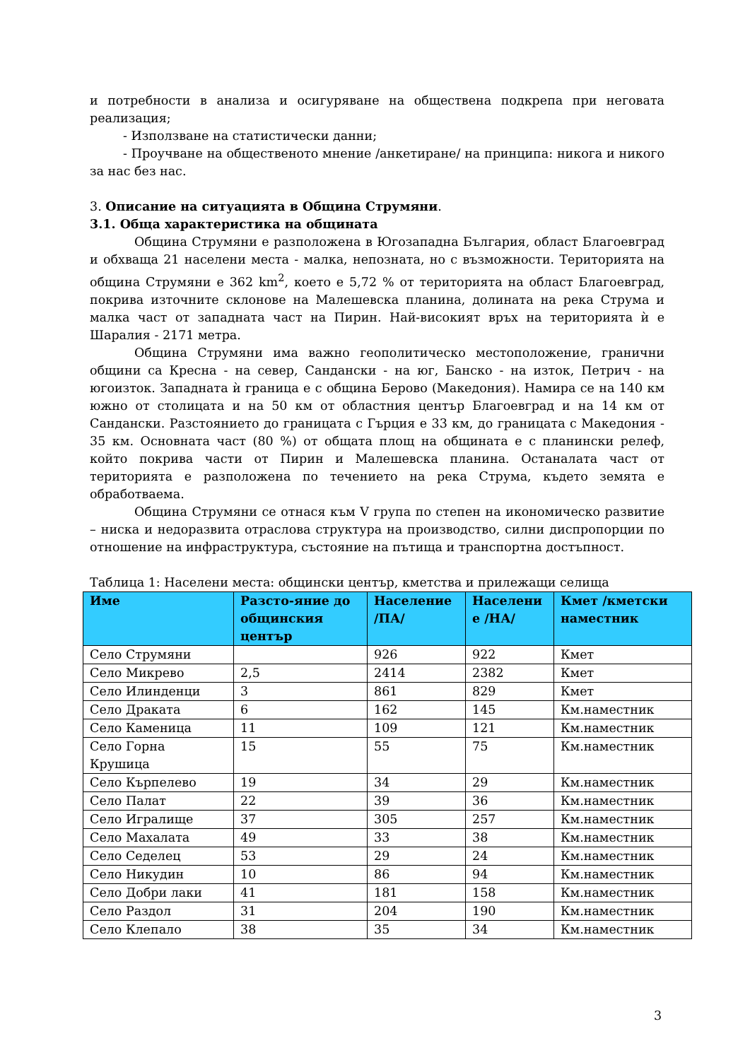и потребности в анализа и осигуряване на обществена подкрепа при неговата реализация;
- Използване на статистически данни;
- Проучване на общественото мнение /анкетиране/ на принципа: никога и никого за нас без нас.
3. Описание на ситуацията в Община Струмяни.
3.1. Обща характеристика на общината
Община Струмяни е разположена в Югозападна България, област Благоевград и обхваща 21 населени места - малка, непозната, но с възможности. Територията на община Струмяни е 362 km<sup>2</sup>, което е 5,72 % от територията на област Благоевград, покрива източните склонове на Малешевска планина, долината на река Струма и малка част от западната част на Пирин. Най-високият връх на територията ѝ е Шаралия - 2171 метра.
Община Струмяни има важно геополитическо местоположение, гранични общини са Кресна - на север, Сандански - на юг, Банско - на изток, Петрич - на югоизток. Западната ѝ граница е с община Берово (Македония). Намира се на 140 км южно от столицата и на 50 км от областния център Благоевград и на 14 км от Сандански. Разстоянието до границата с Гърция е 33 км, до границата с Македония - 35 км. Основната част (80 %) от общата площ на общината е с планински релеф, който покрива части от Пирин и Малешевска планина. Останалата част от територията е разположена по течението на река Струма, където земята е обработваема.
Община Струмяни се отнася към V група по степен на икономическо развитие – ниска и недоразвита отраслова структура на производство, силни диспропорции по отношение на инфраструктура, състояние на пътища и транспортна достъпност.
Таблица 1: Населени места: общински център, кметства и прилежащи селища
| Име | Разсто-яние до общинския център | Население /ПА/ | Населени е /НА/ | Кмет /кметски наместник |
| --- | --- | --- | --- | --- |
| Село Струмяни | | 926 | 922 | Кмет |
| Село Микрево | 2,5 | 2414 | 2382 | Кмет |
| Село Илинденци | 3 | 861 | 829 | Кмет |
| Село Драката | 6 | 162 | 145 | Км.наместник |
| Село Каменица | 11 | 109 | 121 | Км.наместник |
| Село Горна Крушица | 15 | 55 | 75 | Км.наместник |
| Село Кърпелево | 19 | 34 | 29 | Км.наместник |
| Село Палат | 22 | 39 | 36 | Км.наместник |
| Село Игралище | 37 | 305 | 257 | Км.наместник |
| Село Махалата | 49 | 33 | 38 | Км.наместник |
| Село Седелец | 53 | 29 | 24 | Км.наместник |
| Село Никудин | 10 | 86 | 94 | Км.наместник |
| Село Добри лаки | 41 | 181 | 158 | Км.наместник |
| Село Раздол | 31 | 204 | 190 | Км.наместник |
| Село Клепало | 38 | 35 | 34 | Км.наместник |
3